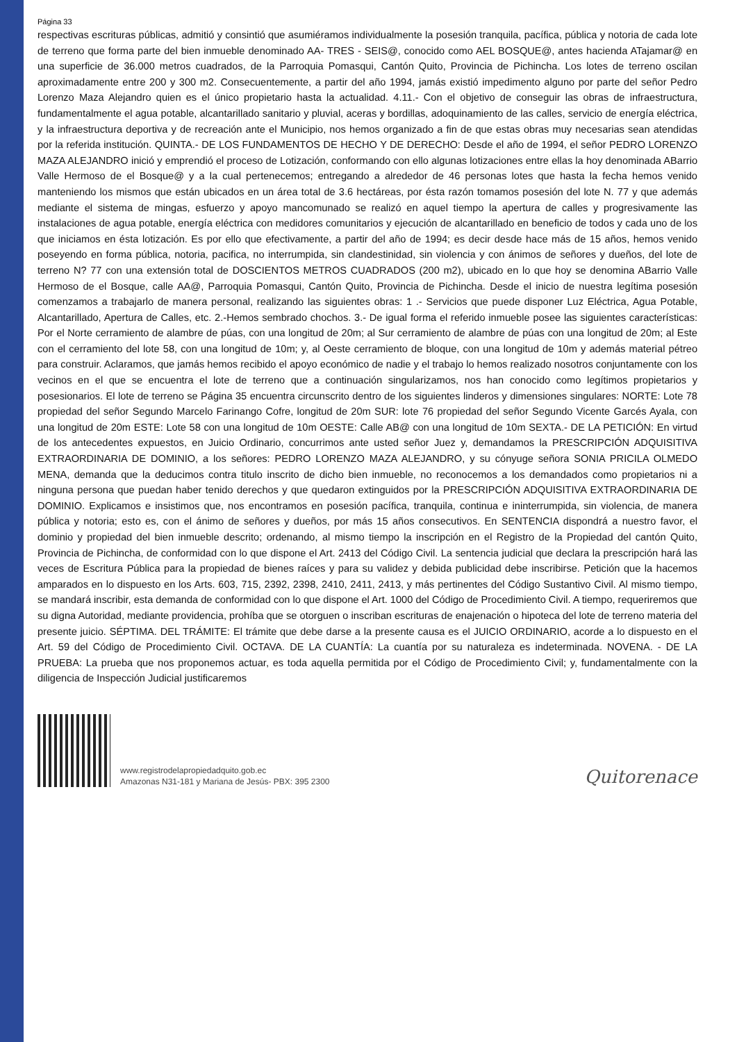Página 33
respectivas escrituras públicas, admitió y consintió que asumiéramos individualmente la posesión tranquila, pacífica, pública y notoria de cada lote de terreno que forma parte del bien inmueble denominado AA- TRES - SEIS@, conocido como AEL BOSQUE@, antes hacienda ATajamar@ en una superficie de 36.000 metros cuadrados, de la Parroquia Pomasqui, Cantón Quito, Provincia de Pichincha. Los lotes de terreno oscilan aproximadamente entre 200 y 300 m2. Consecuentemente, a partir del año 1994, jamás existió impedimento alguno por parte del señor Pedro Lorenzo Maza Alejandro quien es el único propietario hasta la actualidad. 4.11.- Con el objetivo de conseguir las obras de infraestructura, fundamentalmente el agua potable, alcantarillado sanitario y pluvial, aceras y bordillas, adoquinamiento de las calles, servicio de energía eléctrica, y la infraestructura deportiva y de recreación ante el Municipio, nos hemos organizado a fin de que estas obras muy necesarias sean atendidas por la referida institución. QUINTA.- DE LOS FUNDAMENTOS DE HECHO Y DE DERECHO: Desde el año de 1994, el señor PEDRO LORENZO MAZA ALEJANDRO inició y emprendió el proceso de Lotización, conformando con ello algunas lotizaciones entre ellas la hoy denominada ABarrio Valle Hermoso de el Bosque@ y a la cual pertenecemos; entregando a alrededor de 46 personas lotes que hasta la fecha hemos venido manteniendo los mismos que están ubicados en un área total de 3.6 hectáreas, por ésta razón tomamos posesión del lote N. 77 y que además mediante el sistema de mingas, esfuerzo y apoyo mancomunado se realizó en aquel tiempo la apertura de calles y progresivamente las instalaciones de agua potable, energía eléctrica con medidores comunitarios y ejecución de alcantarillado en beneficio de todos y cada uno de los que iniciamos en ésta lotización. Es por ello que efectivamente, a partir del año de 1994; es decir desde hace más de 15 años, hemos venido poseyendo en forma pública, notoria, pacifica, no interrumpida, sin clandestinidad, sin violencia y con ánimos de señores y dueños, del lote de terreno N? 77 con una extensión total de DOSCIENTOS METROS CUADRADOS (200 m2), ubicado en lo que hoy se denomina ABarrio Valle Hermoso de el Bosque, calle AA@, Parroquia Pomasqui, Cantón Quito, Provincia de Pichincha. Desde el inicio de nuestra legítima posesión comenzamos a trabajarlo de manera personal, realizando las siguientes obras: 1 .- Servicios que puede disponer Luz Eléctrica, Agua Potable, Alcantarillado, Apertura de Calles, etc. 2.-Hemos sembrado chochos. 3.- De igual forma el referido inmueble posee las siguientes características: Por el Norte cerramiento de alambre de púas, con una longitud de 20m; al Sur cerramiento de alambre de púas con una longitud de 20m; al Este con el cerramiento del lote 58, con una longitud de 10m; y, al Oeste cerramiento de bloque, con una longitud de 10m y además material pétreo para construir. Aclaramos, que jamás hemos recibido el apoyo económico de nadie y el trabajo lo hemos realizado nosotros conjuntamente con los vecinos en el que se encuentra el lote de terreno que a continuación singularizamos, nos han conocido como legítimos propietarios y posesionarios. El lote de terreno se Página 35 encuentra circunscrito dentro de los siguientes linderos y dimensiones singulares: NORTE: Lote 78 propiedad del señor Segundo Marcelo Farinango Cofre, longitud de 20m SUR: lote 76 propiedad del señor Segundo Vicente Garcés Ayala, con una longitud de 20m ESTE: Lote 58 con una longitud de 10m OESTE: Calle AB@ con una longitud de 10m SEXTA.- DE LA PETICIÓN: En virtud de los antecedentes expuestos, en Juicio Ordinario, concurrimos ante usted señor Juez y, demandamos la PRESCRIPCIÓN ADQUISITIVA EXTRAORDINARIA DE DOMINIO, a los señores: PEDRO LORENZO MAZA ALEJANDRO, y su cónyuge señora SONIA PRICILA OLMEDO MENA, demanda que la deducimos contra titulo inscrito de dicho bien inmueble, no reconocemos a los demandados como propietarios ni a ninguna persona que puedan haber tenido derechos y que quedaron extinguidos por la PRESCRIPCIÓN ADQUISITIVA EXTRAORDINARIA DE DOMINIO. Explicamos e insistimos que, nos encontramos en posesión pacífica, tranquila, continua e ininterrumpida, sin violencia, de manera pública y notoria; esto es, con el ánimo de señores y dueños, por más 15 años consecutivos. En SENTENCIA dispondrá a nuestro favor, el dominio y propiedad del bien inmueble descrito; ordenando, al mismo tiempo la inscripción en el Registro de la Propiedad del cantón Quito, Provincia de Pichincha, de conformidad con lo que dispone el Art. 2413 del Código Civil. La sentencia judicial que declara la prescripción hará las veces de Escritura Pública para la propiedad de bienes raíces y para su validez y debida publicidad debe inscribirse. Petición que la hacemos amparados en lo dispuesto en los Arts. 603, 715, 2392, 2398, 2410, 2411, 2413, y más pertinentes del Código Sustantivo Civil. Al mismo tiempo, se mandará inscribir, esta demanda de conformidad con lo que dispone el Art. 1000 del Código de Procedimiento Civil. A tiempo, requeriremos que su digna Autoridad, mediante providencia, prohíba que se otorguen o inscriban escrituras de enajenación o hipoteca del lote de terreno materia del presente juicio. SÉPTIMA. DEL TRÁMITE: El trámite que debe darse a la presente causa es el JUICIO ORDINARIO, acorde a lo dispuesto en el Art. 59 del Código de Procedimiento Civil. OCTAVA. DE LA CUANTÍA: La cuantía por su naturaleza es indeterminada. NOVENA. - DE LA PRUEBA: La prueba que nos proponemos actuar, es toda aquella permitida por el Código de Procedimiento Civil; y, fundamentalmente con la diligencia de Inspección Judicial justificaremos
www.registrodelapropiedadquito.gob.ec
Amazonas N31-181 y Mariana de Jesús- PBX: 395 2300
Quitorenace